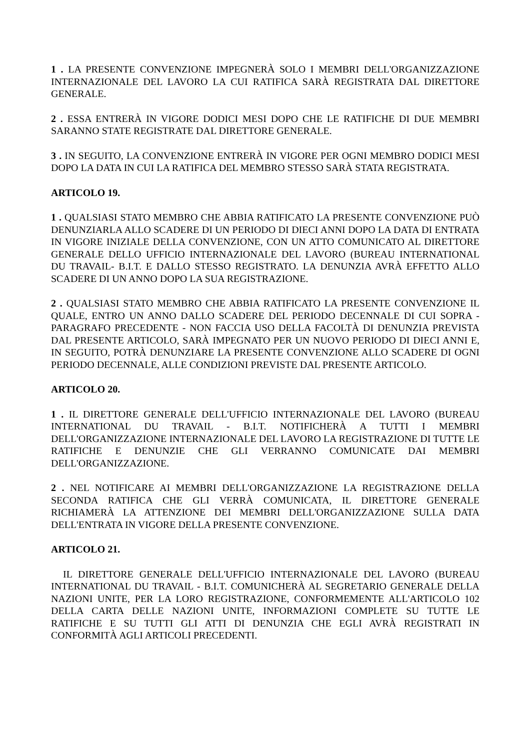1 . LA PRESENTE CONVENZIONE IMPEGNERÀ SOLO I MEMBRI DELL'ORGANIZZAZIONE INTERNAZIONALE DEL LAVORO LA CUI RATIFICA SARÀ REGISTRATA DAL DIRETTORE GENERALE.
2 . ESSA ENTRERÀ IN VIGORE DODICI MESI DOPO CHE LE RATIFICHE DI DUE MEMBRI SARANNO STATE REGISTRATE DAL DIRETTORE GENERALE.
3 . IN SEGUITO, LA CONVENZIONE ENTRERÀ IN VIGORE PER OGNI MEMBRO DODICI MESI DOPO LA DATA IN CUI LA RATIFICA DEL MEMBRO STESSO SARÀ STATA REGISTRATA.
ARTICOLO 19.
1 . QUALSIASI STATO MEMBRO CHE ABBIA RATIFICATO LA PRESENTE CONVENZIONE PUÒ DENUNZIARLA ALLO SCADERE DI UN PERIODO DI DIECI ANNI DOPO LA DATA DI ENTRATA IN VIGORE INIZIALE DELLA CONVENZIONE, CON UN ATTO COMUNICATO AL DIRETTORE GENERALE DELLO UFFICIO INTERNAZIONALE DEL LAVORO (BUREAU INTERNATIONAL DU TRAVAIL- B.I.T. E DALLO STESSO REGISTRATO. LA DENUNZIA AVRÀ EFFETTO ALLO SCADERE DI UN ANNO DOPO LA SUA REGISTRAZIONE.
2 . QUALSIASI STATO MEMBRO CHE ABBIA RATIFICATO LA PRESENTE CONVENZIONE IL QUALE, ENTRO UN ANNO DALLO SCADERE DEL PERIODO DECENNALE DI CUI SOPRA - PARAGRAFO PRECEDENTE - NON FACCIA USO DELLA FACOLTÀ DI DENUNZIA PREVISTA DAL PRESENTE ARTICOLO, SARÀ IMPEGNATO PER UN NUOVO PERIODO DI DIECI ANNI E, IN SEGUITO, POTRÀ DENUNZIARE LA PRESENTE CONVENZIONE ALLO SCADERE DI OGNI PERIODO DECENNALE, ALLE CONDIZIONI PREVISTE DAL PRESENTE ARTICOLO.
ARTICOLO 20.
1 . IL DIRETTORE GENERALE DELL'UFFICIO INTERNAZIONALE DEL LAVORO (BUREAU INTERNATIONAL DU TRAVAIL - B.I.T. NOTIFICHERÀ A TUTTI I MEMBRI DELL'ORGANIZZAZIONE INTERNAZIONALE DEL LAVORO LA REGISTRAZIONE DI TUTTE LE RATIFICHE E DENUNZIE CHE GLI VERRANNO COMUNICATE DAI MEMBRI DELL'ORGANIZZAZIONE.
2 . NEL NOTIFICARE AI MEMBRI DELL'ORGANIZZAZIONE LA REGISTRAZIONE DELLA SECONDA RATIFICA CHE GLI VERRÀ COMUNICATA, IL DIRETTORE GENERALE RICHIAMERÀ LA ATTENZIONE DEI MEMBRI DELL'ORGANIZZAZIONE SULLA DATA DELL'ENTRATA IN VIGORE DELLA PRESENTE CONVENZIONE.
ARTICOLO 21.
IL DIRETTORE GENERALE DELL'UFFICIO INTERNAZIONALE DEL LAVORO (BUREAU INTERNATIONAL DU TRAVAIL - B.I.T. COMUNICHERÀ AL SEGRETARIO GENERALE DELLA NAZIONI UNITE, PER LA LORO REGISTRAZIONE, CONFORMEMENTE ALL'ARTICOLO 102 DELLA CARTA DELLE NAZIONI UNITE, INFORMAZIONI COMPLETE SU TUTTE LE RATIFICHE E SU TUTTI GLI ATTI DI DENUNZIA CHE EGLI AVRÀ REGISTRATI IN CONFORMITÀ AGLI ARTICOLI PRECEDENTI.